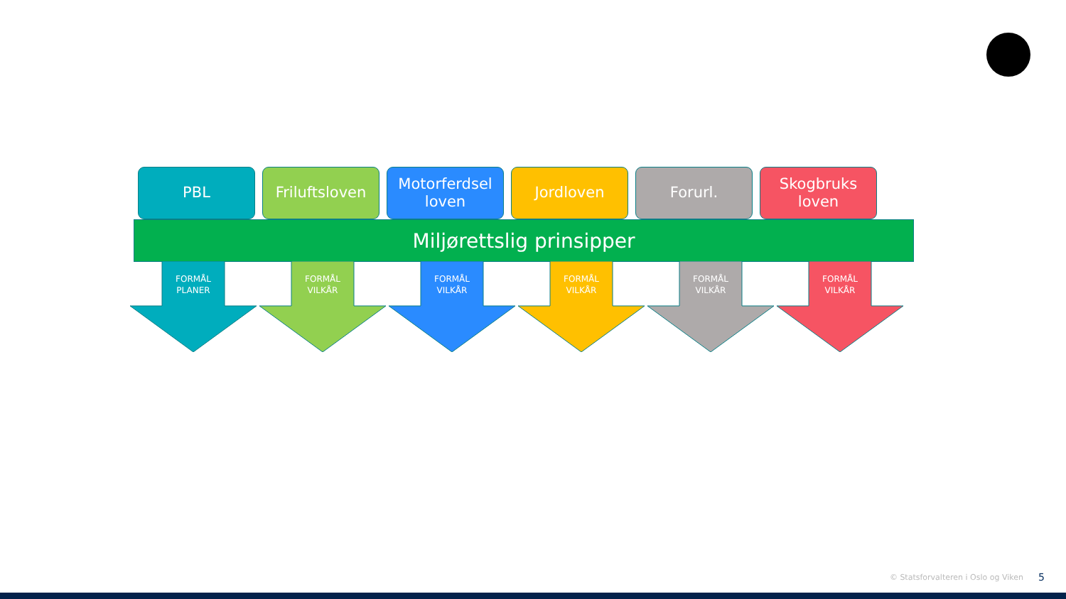PBL Friluftsloven
Motorferdsel loven
Jordloven Forurl. Skogbruks loven
Miljørettslig prinsipper
FORMÅL
PLANER
FORMÅL
VILKÅR
FORMÅL
VILKÅR
FORMÅL
VILKÅR
FORMÅL
VILKÅR
FORMÅL
VILKÅR
© Statsforvalteren i Oslo og Viken
5